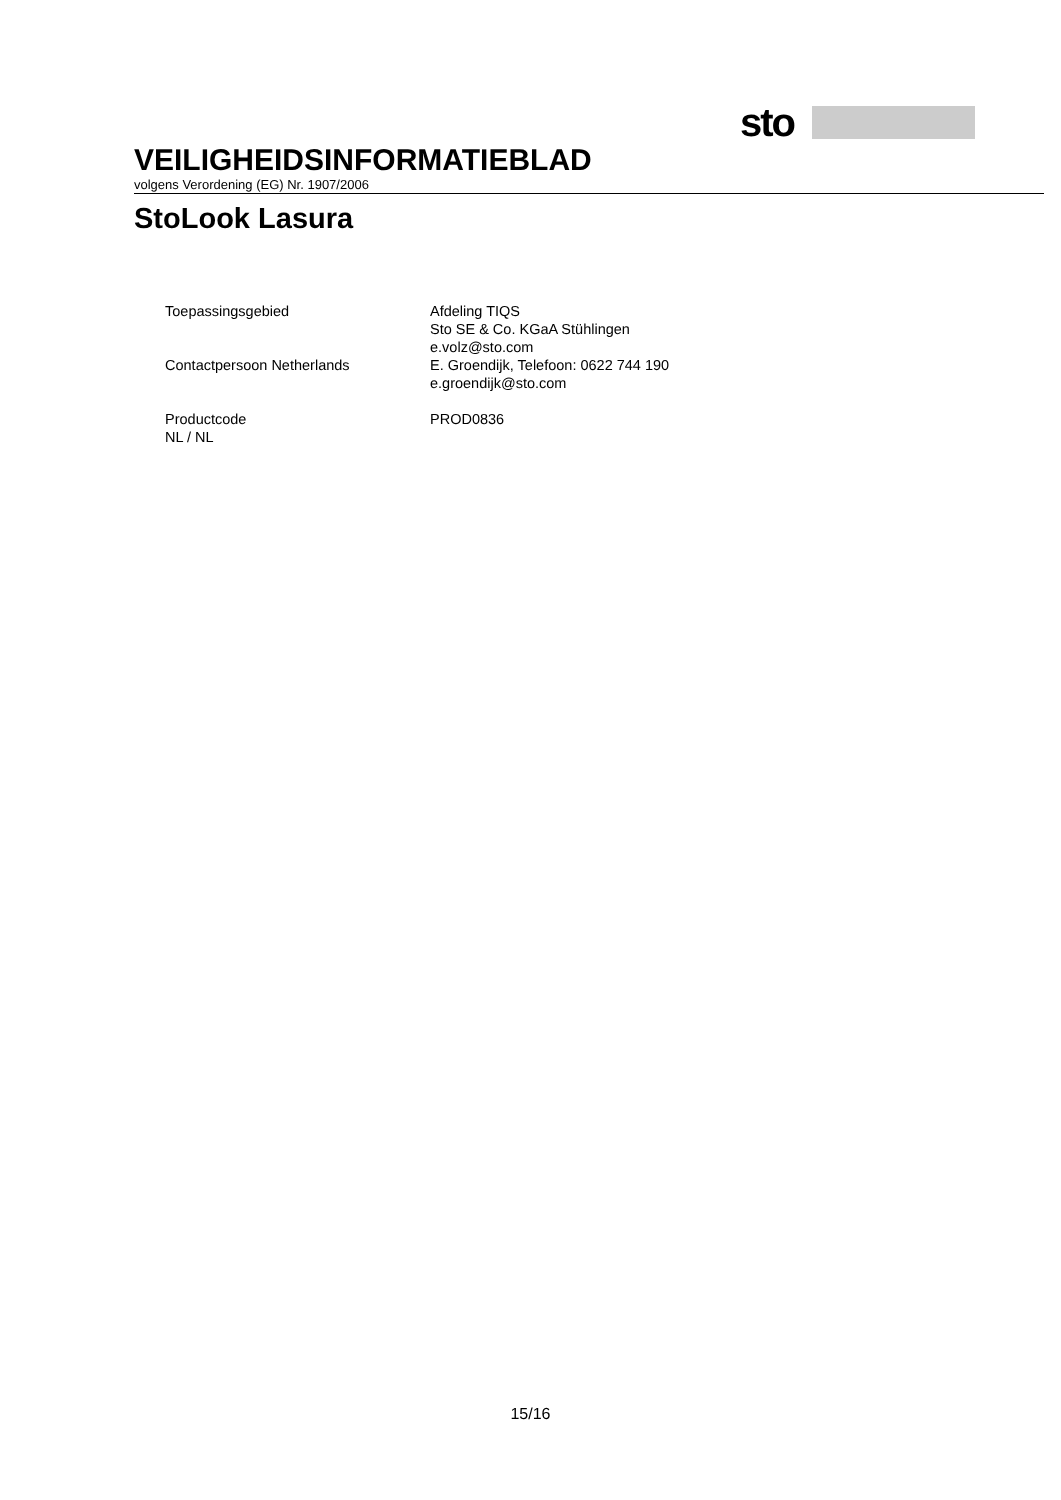sto
VEILIGHEIDSINFORMATIEBLAD
volgens Verordening (EG) Nr. 1907/2006
StoLook Lasura
Toepassingsgebied Afdeling TIQS
Sto SE & Co. KGaA Stühlingen
e.volz@sto.com
Contactpersoon Netherlands E. Groendijk, Telefoon: 0622 744 190
e.groendijk@sto.com
Productcode PROD0836
NL / NL
15/16